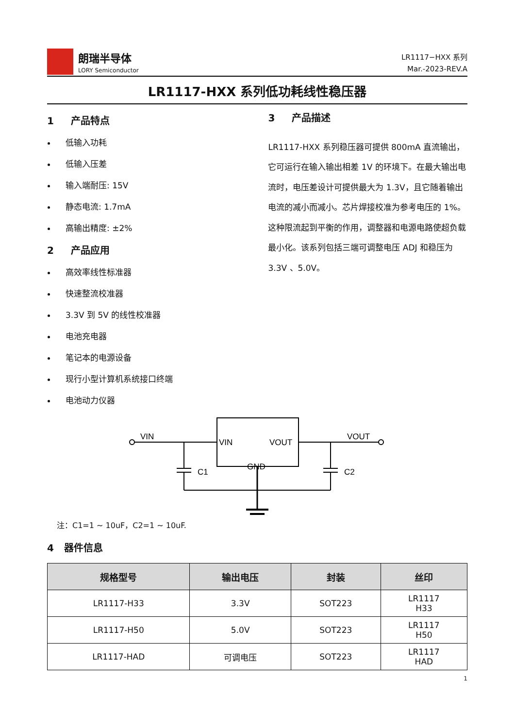朗瑞半导体
LORY Semiconductor
LR1117−HXX 系列
Mar.-2023-REV.A
LR1117-HXX 系列低功耗线性稳压器
1 产品特点
低输入功耗
低输入压差
输入端耐压: 15V
静态电流: 1.7mA
高输出精度: ±2%
2 产品应用
高效率线性标准器
快速整流校准器
3.3V 到 5V 的线性校准器
电池充电器
笔记本的电源设备
现行小型计算机系统接口终端
电池动力仪器
3 产品描述
LR1117-HXX 系列稳压器可提供 800mA 直流输出，它可运行在输入输出相差 1V 的环境下。在最大输出电流时，电压差设计可提供最大为 1.3V，且它随着输出电流的减小而减小。芯片焊接校准为参考电压的 1%。这种限流起到平衡的作用，调整器和电源电路使超负载最小化。该系列包括三端可调整电压 ADJ 和稳压为 3.3V 、5.0V。
VIN
VIN
VOUT
GND
C1
C2
VOUT
注：C1=1 ~ 10uF，C2=1 ~ 10uF.
4 器件信息
| 规格型号 | 输出电压 | 封装 | 丝印 |
| --- | --- | --- | --- |
| LR1117-H33 | 3.3V | SOT223 | LR1117 H33 |
| LR1117-H50 | 5.0V | SOT223 | LR1117 H50 |
| LR1117-HAD | 可调电压 | SOT223 | LR1117 HAD |
1